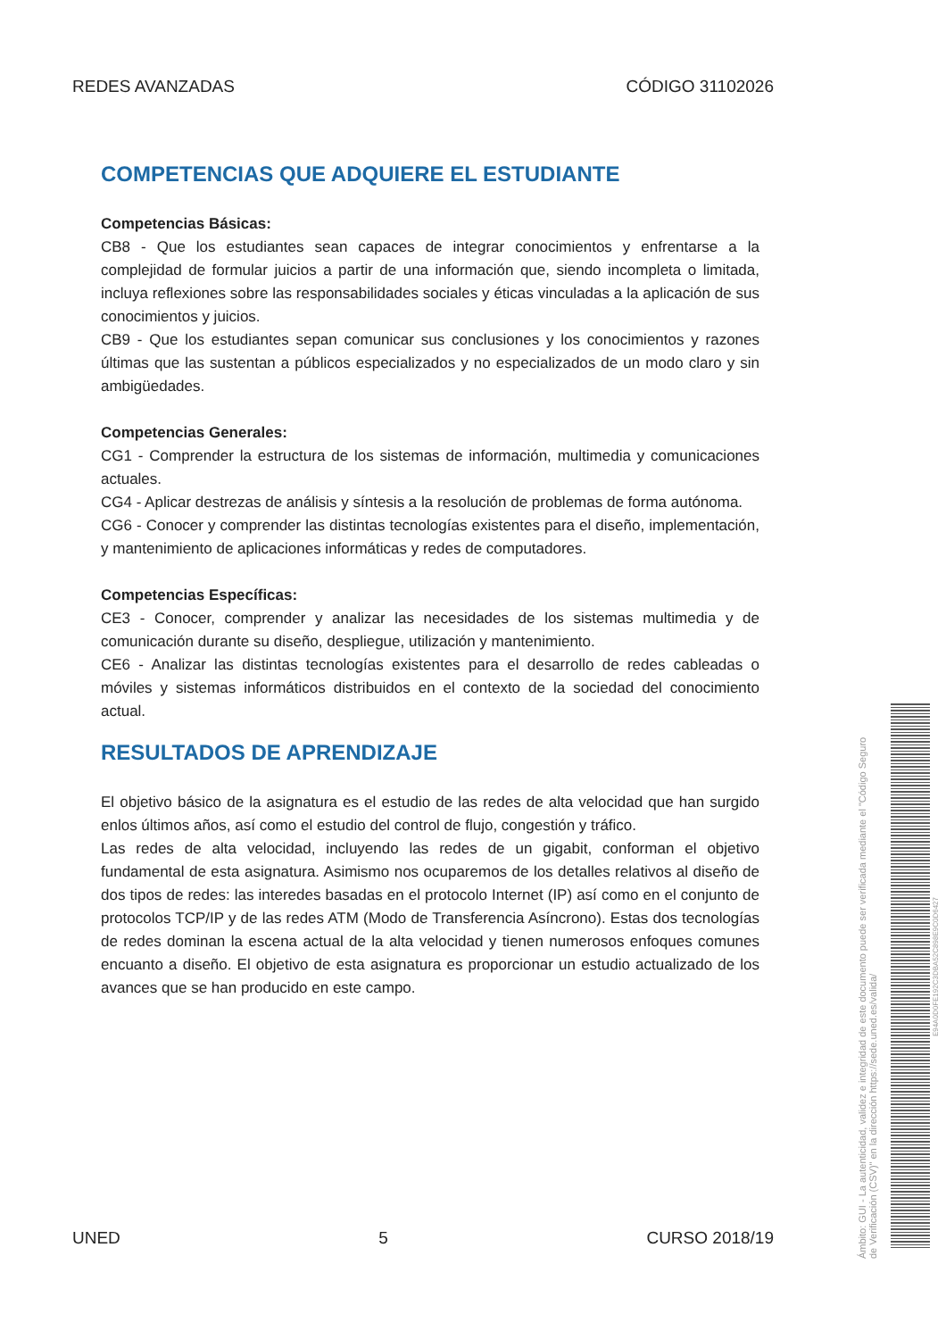REDES AVANZADAS CÓDIGO 31102026
COMPETENCIAS QUE ADQUIERE EL ESTUDIANTE
Competencias Básicas:
CB8 - Que los estudiantes sean capaces de integrar conocimientos y enfrentarse a la complejidad de formular juicios a partir de una información que, siendo incompleta o limitada, incluya reflexiones sobre las responsabilidades sociales y éticas vinculadas a la aplicación de sus conocimientos y juicios.
CB9 - Que los estudiantes sepan comunicar sus conclusiones y los conocimientos y razones últimas que las sustentan a públicos especializados y no especializados de un modo claro y sin ambigüedades.
Competencias Generales:
CG1 - Comprender la estructura de los sistemas de información, multimedia y comunicaciones actuales.
CG4 - Aplicar destrezas de análisis y síntesis a la resolución de problemas de forma autónoma.
CG6 - Conocer y comprender las distintas tecnologías existentes para el diseño, implementación, y mantenimiento de aplicaciones informáticas y redes de computadores.
Competencias Específicas:
CE3 - Conocer, comprender y analizar las necesidades de los sistemas multimedia y de comunicación durante su diseño, despliegue, utilización y mantenimiento.
CE6 - Analizar las distintas tecnologías existentes para el desarrollo de redes cableadas o móviles y sistemas informáticos distribuidos en el contexto de la sociedad del conocimiento actual.
RESULTADOS DE APRENDIZAJE
El objetivo básico de la asignatura es el estudio de las redes de alta velocidad que han surgido enlos últimos años, así como el estudio del control de flujo, congestión y tráfico.
Las redes de alta velocidad, incluyendo las redes de un gigabit, conforman el objetivo fundamental de esta asignatura. Asimismo nos ocuparemos de los detalles relativos al diseño de dos tipos de redes: las interedes basadas en el protocolo Internet (IP) así como en el conjunto de protocolos TCP/IP y de las redes ATM (Modo de Transferencia Asíncrono). Estas dos tecnologías de redes dominan la escena actual de la alta velocidad y tienen numerosos enfoques comunes encuanto a diseño. El objetivo de esta asignatura es proporcionar un estudio actualizado de los avances que se han producido en este campo.
UNED 5 CURSO 2018/19
Ámbito: GUI - La autenticidad, validez e integridad de este documento puede ser verificada mediante el "Código Seguro de Verificación (CSV)" en la dirección https://sede.uned.es/valida/
E94A0D0FE192C3DBA52C898E9C0D6427